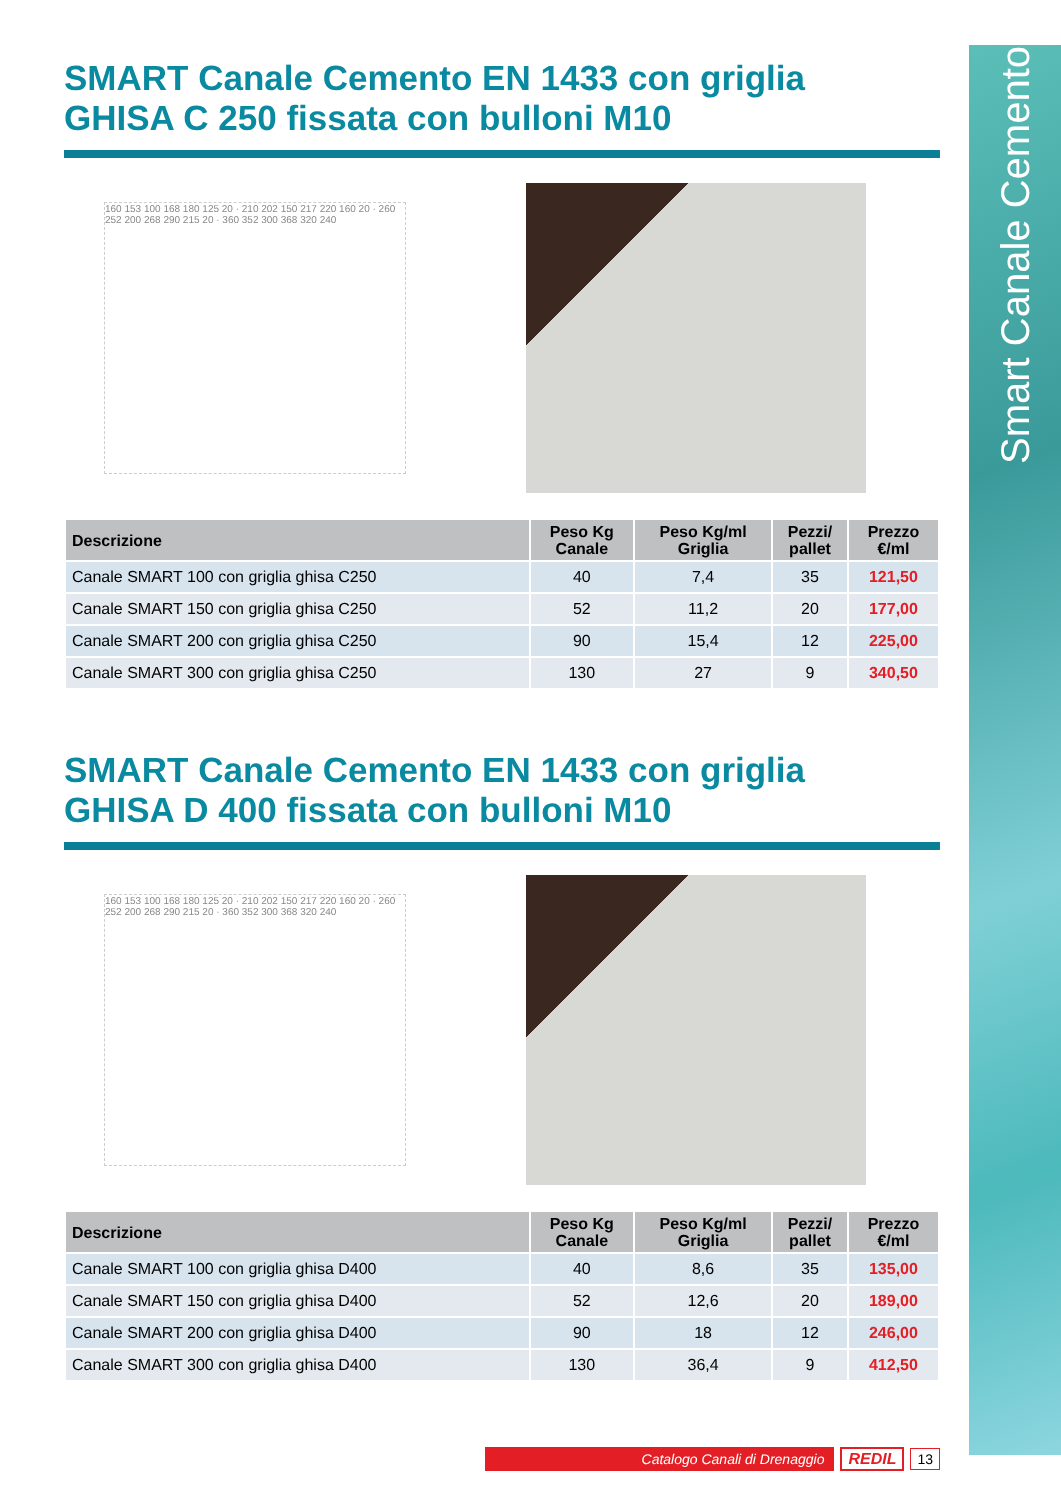Smart Canale Cemento
SMART Canale Cemento EN 1433 con griglia
GHISA C 250 fissata con bulloni M10
160 153 100 168 180 125 20 · 210 202 150 217 220 160 20 · 260 252 200 268 290 215 20 · 360 352 300 368 320 240
| Descrizione | Peso Kg Canale | Peso Kg/ml Griglia | Pezzi/ pallet | Prezzo €/ml |
| --- | --- | --- | --- | --- |
| Canale SMART 100 con griglia ghisa C250 | 40 | 7,4 | 35 | 121,50 |
| Canale SMART 150 con griglia ghisa C250 | 52 | 11,2 | 20 | 177,00 |
| Canale SMART 200 con griglia ghisa C250 | 90 | 15,4 | 12 | 225,00 |
| Canale SMART 300 con griglia ghisa C250 | 130 | 27 | 9 | 340,50 |
SMART Canale Cemento EN 1433 con griglia
GHISA D 400 fissata con bulloni M10
160 153 100 168 180 125 20 · 210 202 150 217 220 160 20 · 260 252 200 268 290 215 20 · 360 352 300 368 320 240
| Descrizione | Peso Kg Canale | Peso Kg/ml Griglia | Pezzi/ pallet | Prezzo €/ml |
| --- | --- | --- | --- | --- |
| Canale SMART 100 con griglia ghisa D400 | 40 | 8,6 | 35 | 135,00 |
| Canale SMART 150 con griglia ghisa D400 | 52 | 12,6 | 20 | 189,00 |
| Canale SMART 200 con griglia ghisa D400 | 90 | 18 | 12 | 246,00 |
| Canale SMART 300 con griglia ghisa D400 | 130 | 36,4 | 9 | 412,50 |
Catalogo Canali di Drenaggio
REDIL 13